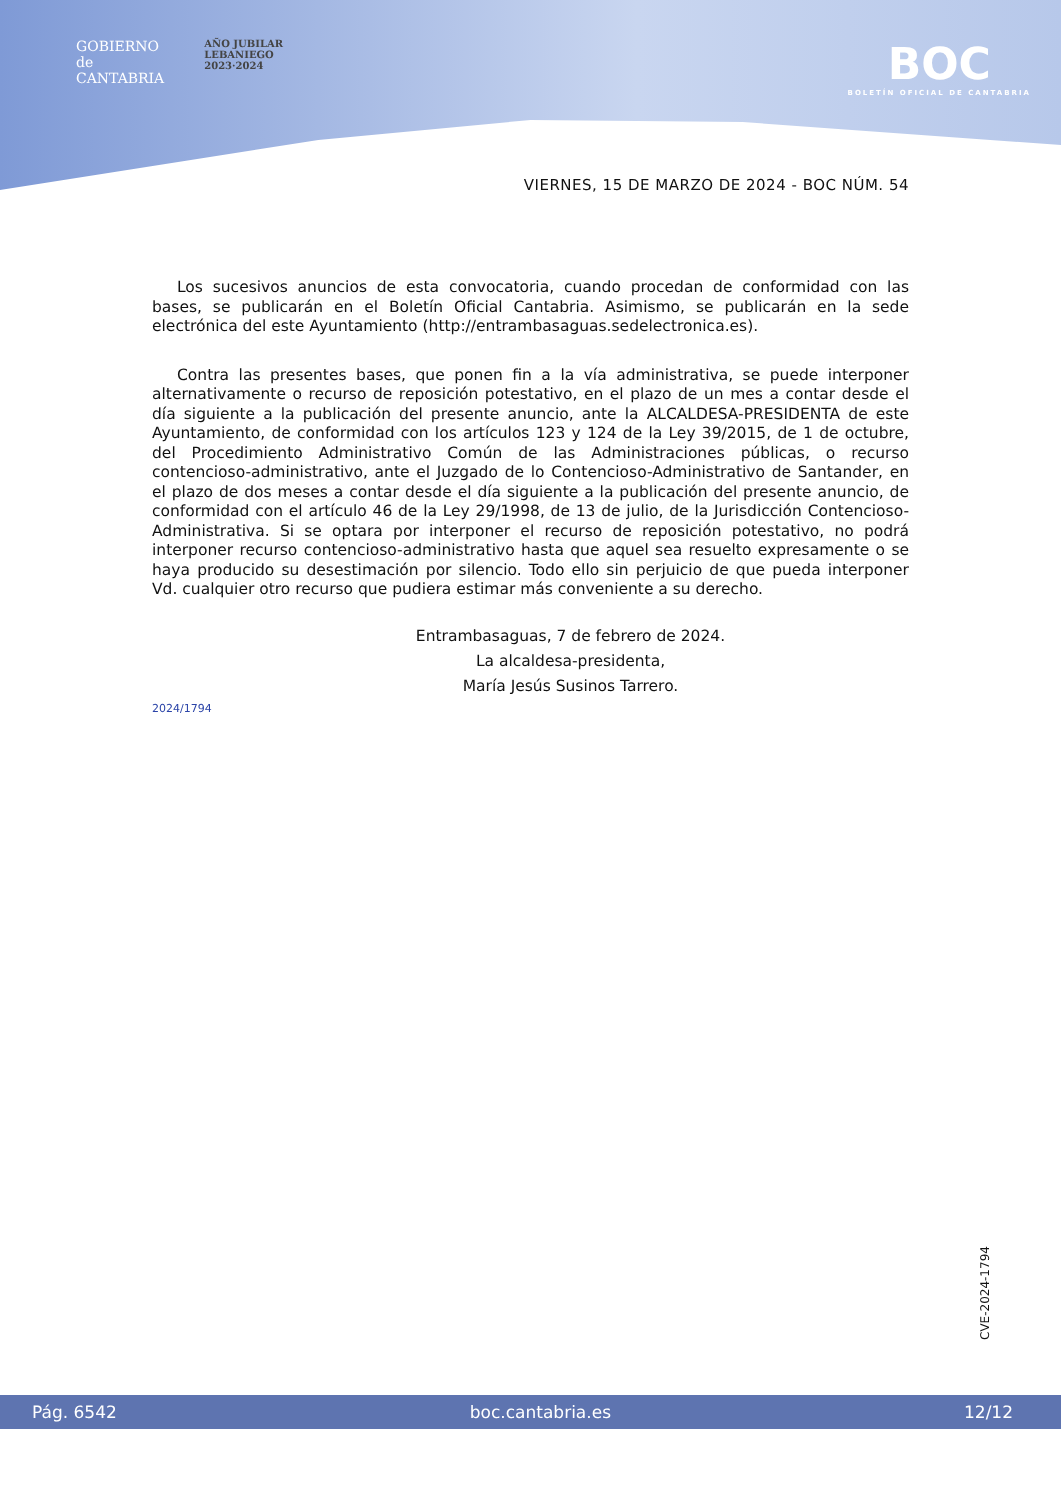GOBIERNO
de
CANTABRIA
AÑO JUBILAR
LEBANIEGO
2023·2024
BOC
BOLETÍN OFICIAL DE CANTABRIA
VIERNES, 15 DE MARZO DE 2024 - BOC NÚM. 54
Los sucesivos anuncios de esta convocatoria, cuando procedan de conformidad con las bases, se publicarán en el Boletín Oficial Cantabria. Asimismo, se publicarán en la sede electrónica del este Ayuntamiento (http://entrambasaguas.sedelectronica.es).
Contra las presentes bases, que ponen fin a la vía administrativa, se puede interponer alternativamente o recurso de reposición potestativo, en el plazo de un mes a contar desde el día siguiente a la publicación del presente anuncio, ante la ALCALDESA-PRESIDENTA de este Ayuntamiento, de conformidad con los artículos 123 y 124 de la Ley 39/2015, de 1 de octubre, del Procedimiento Administrativo Común de las Administraciones públicas, o recurso contencioso-administrativo, ante el Juzgado de lo Contencioso-Administrativo de Santander, en el plazo de dos meses a contar desde el día siguiente a la publicación del presente anuncio, de conformidad con el artículo 46 de la Ley 29/1998, de 13 de julio, de la Jurisdicción Contencioso-Administrativa. Si se optara por interponer el recurso de reposición potestativo, no podrá interponer recurso contencioso-administrativo hasta que aquel sea resuelto expresamente o se haya producido su desestimación por silencio. Todo ello sin perjuicio de que pueda interponer Vd. cualquier otro recurso que pudiera estimar más conveniente a su derecho.
Entrambasaguas, 7 de febrero de 2024.
La alcaldesa-presidenta,
María Jesús Susinos Tarrero.
2024/1794
CVE-2024-1794
Pág. 6542 boc.cantabria.es 12/12